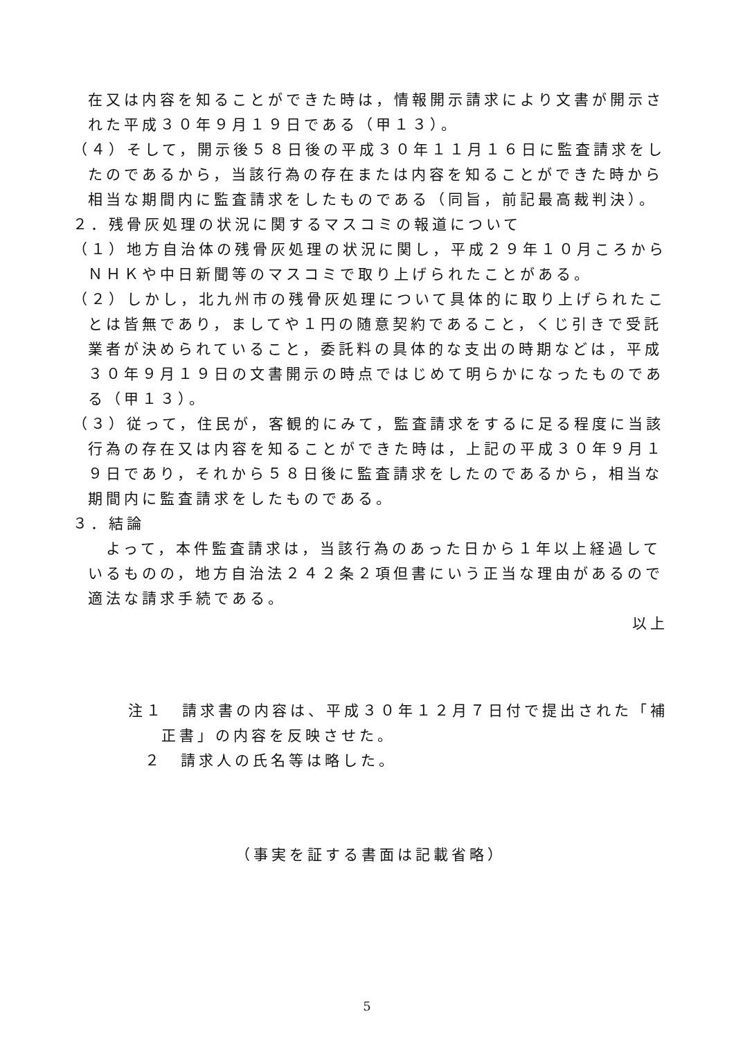在又は内容を知ることができた時は，情報開示請求により文書が開示された平成３０年９月１９日である（甲１３）。
（４）そして，開示後５８日後の平成３０年１１月１６日に監査請求をしたのであるから，当該行為の存在または内容を知ることができた時から相当な期間内に監査請求をしたものである（同旨，前記最高裁判決）。
２．残骨灰処理の状況に関するマスコミの報道について
（１）地方自治体の残骨灰処理の状況に関し，平成２９年１０月ころからＮＨＫや中日新聞等のマスコミで取り上げられたことがある。
（２）しかし，北九州市の残骨灰処理について具体的に取り上げられたことは皆無であり，ましてや１円の随意契約であること，くじ引きで受託業者が決められていること，委託料の具体的な支出の時期などは，平成３０年９月１９日の文書開示の時点ではじめて明らかになったものである（甲１３）。
（３）従って，住民が，客観的にみて，監査請求をするに足る程度に当該行為の存在又は内容を知ることができた時は，上記の平成３０年９月１９日であり，それから５８日後に監査請求をしたのであるから，相当な期間内に監査請求をしたものである。
３．結論
　よって，本件監査請求は，当該行為のあった日から１年以上経過しているものの，地方自治法２４２条２項但書にいう正当な理由があるので適法な請求手続である。
以上
注１　請求書の内容は、平成３０年１２月７日付で提出された「補正書」の内容を反映させた。
２　請求人の氏名等は略した。
（事実を証する書面は記載省略）
5